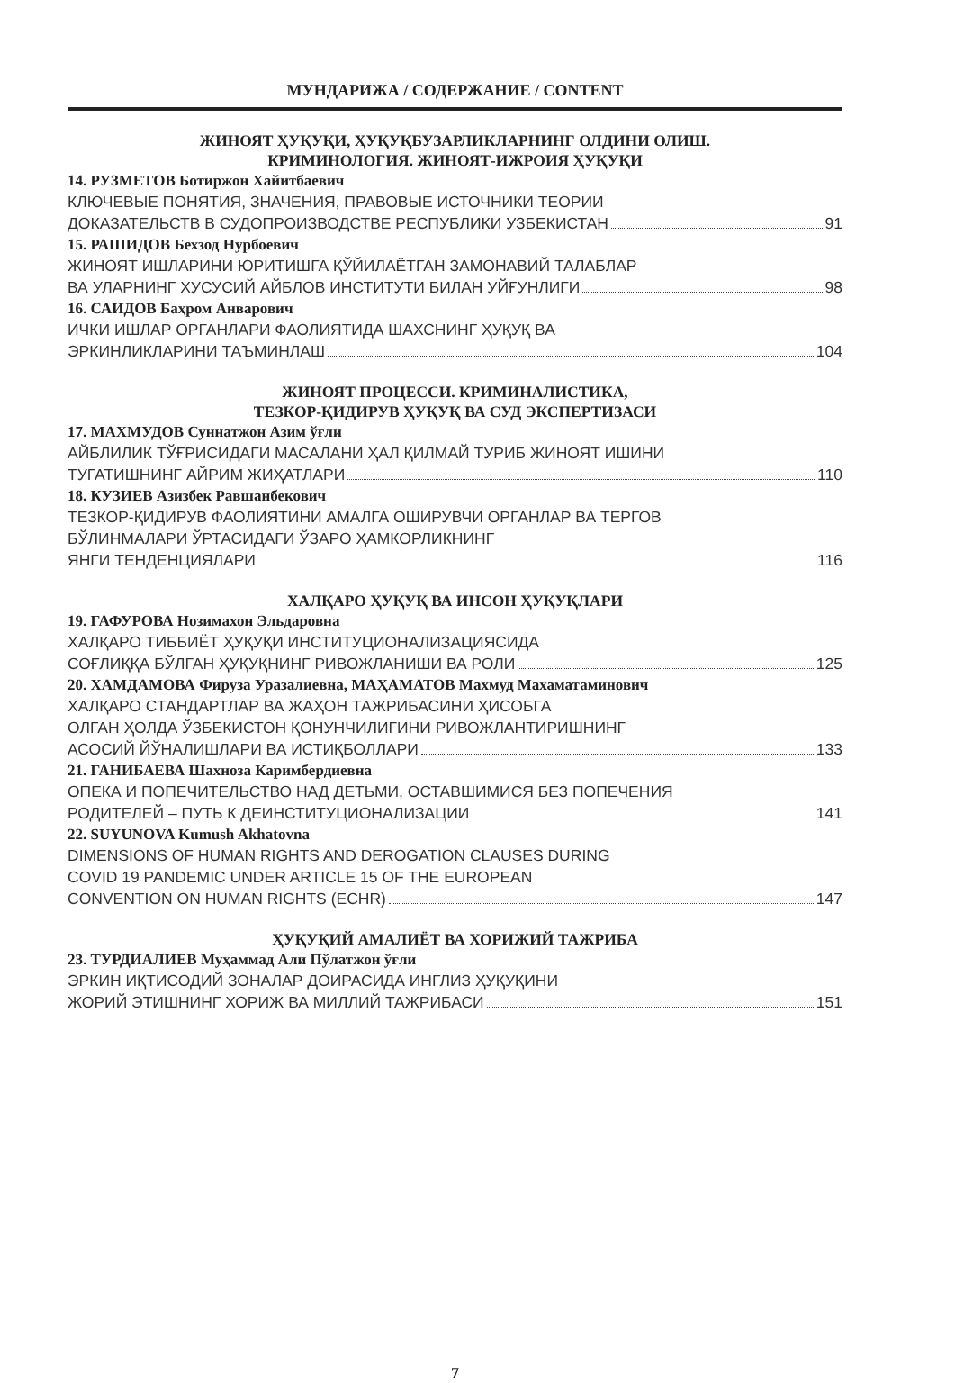МУНДАРИЖА / СОДЕРЖАНИЕ / CONTENT
ЖИНОЯТ ҲУҚУҚИ, ҲУҚУҚБУЗАРЛИКЛАРНИНГ ОЛДИНИ ОЛИШ.
КРИМИНОЛОГИЯ. ЖИНОЯТ-ИЖРОИЯ ҲУҚУҚИ
14. РУЗМЕТОВ Ботиржон Хайитбаевич
КЛЮЧЕВЫЕ ПОНЯТИЯ, ЗНАЧЕНИЯ, ПРАВОВЫЕ ИСТОЧНИКИ ТЕОРИИ
ДОКАЗАТЕЛЬСТВ В СУДОПРОИЗВОДСТВЕ РЕСПУБЛИКИ УЗБЕКИСТАН 91
15. РАШИДОВ Бехзод Нурбоевич
ЖИНОЯТ ИШЛАРИНИ ЮРИТИШГА ҚЎЙИЛАЁТГАН ЗАМОНАВИЙ ТАЛАБЛАР
ВА УЛАРНИНГ ХУСУСИЙ АЙБЛОВ ИНСТИТУТИ БИЛАН УЙҒУНЛИГИ 98
16. САИДОВ Баҳром Анварович
ИЧКИ ИШЛАР ОРГАНЛАРИ ФАОЛИЯТИДА ШАХСНИНГ ҲУҚУҚ ВА
ЭРКИНЛИКЛАРИНИ ТАЪМИНЛАШ 104
ЖИНОЯТ ПРОЦЕССИ. КРИМИНАЛИСТИКА,
ТЕЗКОР-ҚИДИРУВ ҲУҚУҚ ВА СУД ЭКСПЕРТИЗАСИ
17. МАХМУДОВ Суннатжон Азим ўғли
АЙБЛИЛИК ТЎҒРИСИДАГИ МАСАЛАНИ ҲАЛ ҚИЛМАЙ ТУРИБ ЖИНОЯТ ИШИНИ
ТУГАТИШНИНГ АЙРИМ ЖИҲАТЛАРИ 110
18. КУЗИЕВ Азизбек Равшанбекович
ТЕЗКОР-ҚИДИРУВ ФАОЛИЯТИНИ АМАЛГА ОШИРУВЧИ ОРГАНЛАР ВА ТЕРГОВ
БЎЛИНМАЛАРИ ЎРТАСИДАГИ ЎЗАРО ҲАМКОРЛИКНИНГ
ЯНГИ ТЕНДЕНЦИЯЛАРИ 116
ХАЛҚАРО ҲУҚУҚ ВА ИНСОН ҲУҚУҚЛАРИ
19. ГАФУРОВА Нозимахон Эльдаровна
ХАЛҚАРО ТИББИЁТ ҲУҚУҚИ ИНСТИТУЦИОНАЛИЗАЦИЯСИДА
СОҒЛИҚҚА БЎЛГАН ҲУҚУҚНИНГ РИВОЖЛАНИШИ ВА РОЛИ 125
20. ХАМДАМОВА Фируза Уразалиевна, МАҲАМАТОВ Махмуд Махаматаминович
ХАЛҚАРО СТАНДАРТЛАР ВА ЖАҲОН ТАЖРИБАСИНИ ҲИСОБГА
ОЛГАН ҲОЛДА ЎЗБЕКИСТОН ҚОНУНЧИЛИГИНИ РИВОЖЛАНТИРИШНИНГ
АСОСИЙ ЙЎНАЛИШЛАРИ ВА ИСТИҚБОЛЛАРИ 133
21. ГАНИБАЕВА Шахноза Каримбердиевна
ОПЕКА И ПОПЕЧИТЕЛЬСТВО НАД ДЕТЬМИ, ОСТАВШИМИСЯ БЕЗ ПОПЕЧЕНИЯ
РОДИТЕЛЕЙ – ПУТЬ К ДЕИНСТИТУЦИОНАЛИЗАЦИИ 141
22. SUYUNOVA Kumush Akhatovna
DIMENSIONS OF HUMAN RIGHTS AND DEROGATION CLAUSES DURING
COVID 19 PANDEMIC UNDER ARTICLE 15 OF THE EUROPEAN
CONVENTION ON HUMAN RIGHTS (ECHR) 147
ҲУҚУҚИЙ АМАЛИЁТ ВА ХОРИЖИЙ ТАЖРИБА
23. ТУРДИАЛИЕВ Муҳаммад Али Пўлатжон ўғли
ЭРКИН ИҚТИСОДИЙ ЗОНАЛАР ДОИРАСИДА ИНГЛИЗ ҲУҚУҚИНИ
ЖОРИЙ ЭТИШНИНГ ХОРИЖ ВА МИЛЛИЙ ТАЖРИБАСИ 151
7